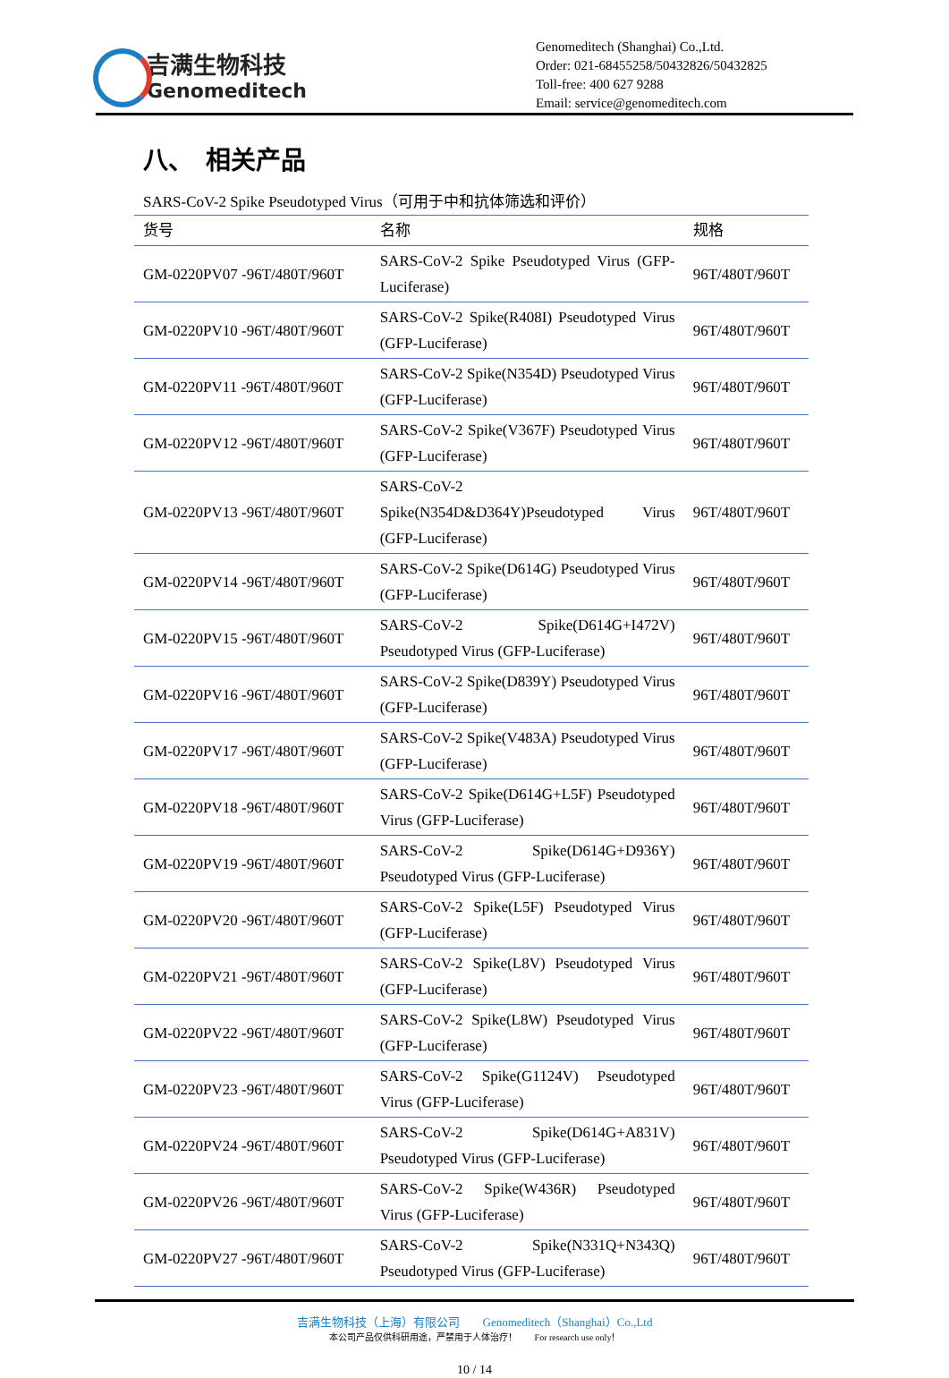吉满生物科技
Genomeditech
Genomeditech (Shanghai) Co.,Ltd.
Order: 021-68455258/50432826/50432825
Toll-free: 400 627 9288
Email: service@genomeditech.com
八、　相关产品
SARS-CoV-2 Spike Pseudotyped Virus（可用于中和抗体筛选和评价）
| 货号 | 名称 | 规格 |
| --- | --- | --- |
| GM-0220PV07 -96T/480T/960T | SARS-CoV-2 Spike Pseudotyped Virus (GFP-Luciferase) | 96T/480T/960T |
| GM-0220PV10 -96T/480T/960T | SARS-CoV-2 Spike(R408I) Pseudotyped Virus (GFP-Luciferase) | 96T/480T/960T |
| GM-0220PV11 -96T/480T/960T | SARS-CoV-2 Spike(N354D) Pseudotyped Virus (GFP-Luciferase) | 96T/480T/960T |
| GM-0220PV12 -96T/480T/960T | SARS-CoV-2 Spike(V367F) Pseudotyped Virus (GFP-Luciferase) | 96T/480T/960T |
| GM-0220PV13 -96T/480T/960T | SARS-CoV-2 Spike(N354D&D364Y)Pseudotyped Virus (GFP-Luciferase) | 96T/480T/960T |
| GM-0220PV14 -96T/480T/960T | SARS-CoV-2 Spike(D614G) Pseudotyped Virus (GFP-Luciferase) | 96T/480T/960T |
| GM-0220PV15 -96T/480T/960T | SARS-CoV-2 Spike(D614G+I472V) Pseudotyped Virus (GFP-Luciferase) | 96T/480T/960T |
| GM-0220PV16 -96T/480T/960T | SARS-CoV-2 Spike(D839Y) Pseudotyped Virus (GFP-Luciferase) | 96T/480T/960T |
| GM-0220PV17 -96T/480T/960T | SARS-CoV-2 Spike(V483A) Pseudotyped Virus (GFP-Luciferase) | 96T/480T/960T |
| GM-0220PV18 -96T/480T/960T | SARS-CoV-2 Spike(D614G+L5F) Pseudotyped Virus (GFP-Luciferase) | 96T/480T/960T |
| GM-0220PV19 -96T/480T/960T | SARS-CoV-2 Spike(D614G+D936Y) Pseudotyped Virus (GFP-Luciferase) | 96T/480T/960T |
| GM-0220PV20 -96T/480T/960T | SARS-CoV-2 Spike(L5F) Pseudotyped Virus (GFP-Luciferase) | 96T/480T/960T |
| GM-0220PV21 -96T/480T/960T | SARS-CoV-2 Spike(L8V) Pseudotyped Virus (GFP-Luciferase) | 96T/480T/960T |
| GM-0220PV22 -96T/480T/960T | SARS-CoV-2 Spike(L8W) Pseudotyped Virus (GFP-Luciferase) | 96T/480T/960T |
| GM-0220PV23 -96T/480T/960T | SARS-CoV-2 Spike(G1124V) Pseudotyped Virus (GFP-Luciferase) | 96T/480T/960T |
| GM-0220PV24 -96T/480T/960T | SARS-CoV-2 Spike(D614G+A831V) Pseudotyped Virus (GFP-Luciferase) | 96T/480T/960T |
| GM-0220PV26 -96T/480T/960T | SARS-CoV-2 Spike(W436R) Pseudotyped Virus (GFP-Luciferase) | 96T/480T/960T |
| GM-0220PV27 -96T/480T/960T | SARS-CoV-2 Spike(N331Q+N343Q) Pseudotyped Virus (GFP-Luciferase) | 96T/480T/960T |
吉满生物科技（上海）有限公司　　Genomeditech（Shanghai）Co.,Ltd
本公司产品仅供科研用途，严禁用于人体治疗！　　For research use only！
10 / 14